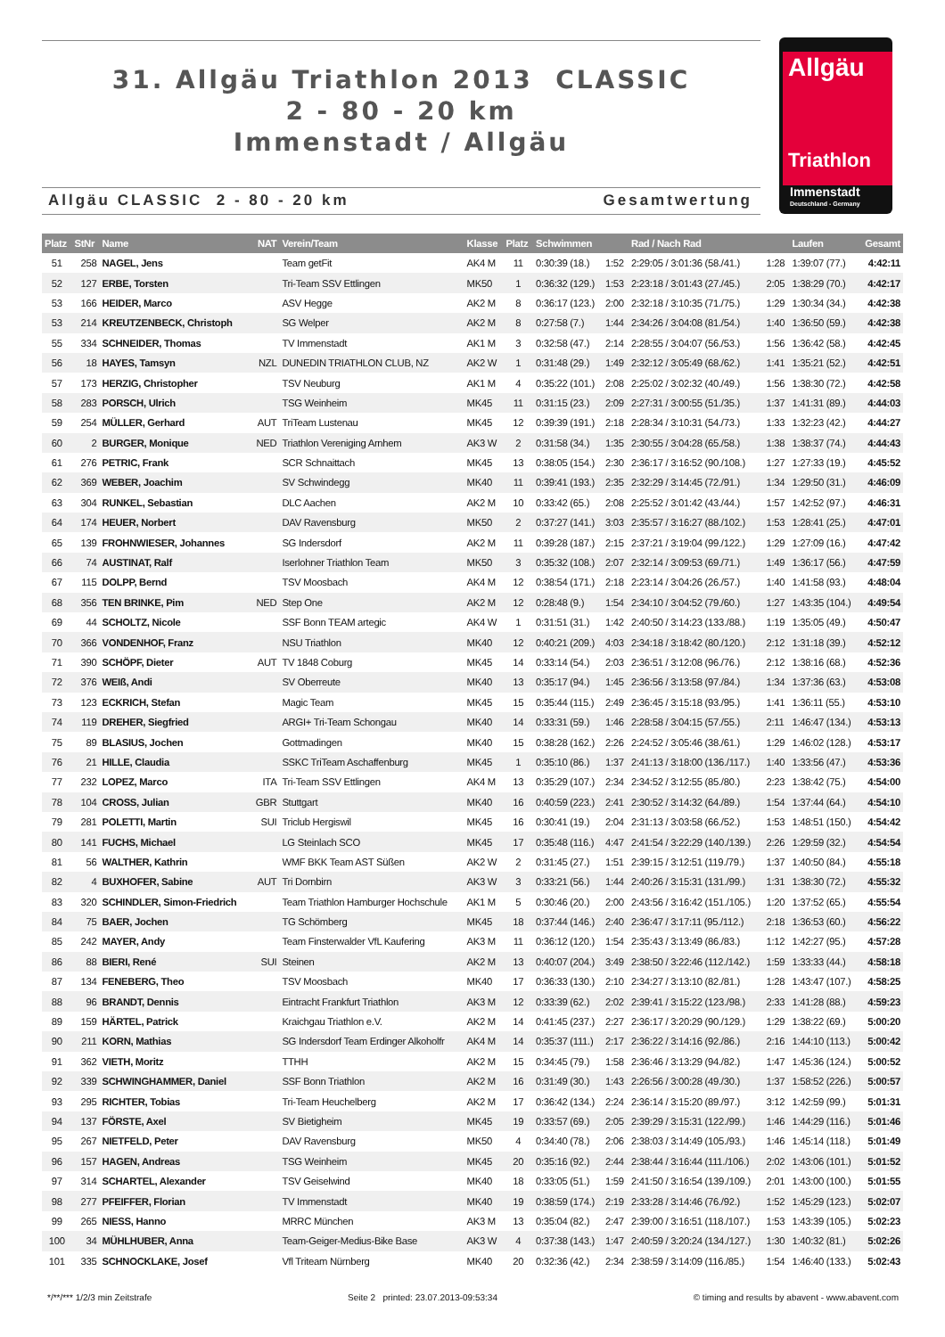31. Allgäu Triathlon 2013 CLASSIC
2 - 80 - 20 km
Immenstadt / Allgäu
Allgäu CLASSIC 2 - 80 - 20 km Gesamtwertung
Allgäu
Triathlon
Immenstadt
Deutschland - Germany
| Platz | StNr | Name | NAT | Verein/Team | Klasse | Platz | Schwimmen | | Rad / Nach Rad | | Laufen | Gesamt |
| --- | --- | --- | --- | --- | --- | --- | --- | --- | --- | --- | --- | --- |
| 51 | 258 | NAGEL, Jens | | Team getFit | AK4 M | 11 | 0:30:39 (18.) | 1:52 | 2:29:05 / 3:01:36 (58./41.) | 1:28 | 1:39:07 (77.) | 4:42:11 |
| 52 | 127 | ERBE, Torsten | | Tri-Team SSV Ettlingen | MK50 | 1 | 0:36:32 (129.) | 1:53 | 2:23:18 / 3:01:43 (27./45.) | 2:05 | 1:38:29 (70.) | 4:42:17 |
| 53 | 166 | HEIDER, Marco | | ASV Hegge | AK2 M | 8 | 0:36:17 (123.) | 2:00 | 2:32:18 / 3:10:35 (71./75.) | 1:29 | 1:30:34 (34.) | 4:42:38 |
| 53 | 214 | KREUTZENBECK, Christoph | | SG Welper | AK2 M | 8 | 0:27:58 (7.) | 1:44 | 2:34:26 / 3:04:08 (81./54.) | 1:40 | 1:36:50 (59.) | 4:42:38 |
| 55 | 334 | SCHNEIDER, Thomas | | TV Immenstadt | AK1 M | 3 | 0:32:58 (47.) | 2:14 | 2:28:55 / 3:04:07 (56./53.) | 1:56 | 1:36:42 (58.) | 4:42:45 |
| 56 | 18 | HAYES, Tamsyn | NZL | DUNEDIN TRIATHLON CLUB, NZ | AK2 W | 1 | 0:31:48 (29.) | 1:49 | 2:32:12 / 3:05:49 (68./62.) | 1:41 | 1:35:21 (52.) | 4:42:51 |
| 57 | 173 | HERZIG, Christopher | | TSV Neuburg | AK1 M | 4 | 0:35:22 (101.) | 2:08 | 2:25:02 / 3:02:32 (40./49.) | 1:56 | 1:38:30 (72.) | 4:42:58 |
| 58 | 283 | PORSCH, Ulrich | | TSG Weinheim | MK45 | 11 | 0:31:15 (23.) | 2:09 | 2:27:31 / 3:00:55 (51./35.) | 1:37 | 1:41:31 (89.) | 4:44:03 |
| 59 | 254 | MÜLLER, Gerhard | AUT | TriTeam Lustenau | MK45 | 12 | 0:39:39 (191.) | 2:18 | 2:28:34 / 3:10:31 (54./73.) | 1:33 | 1:32:23 (42.) | 4:44:27 |
| 60 | 2 | BURGER, Monique | NED | Triathlon Vereniging Arnhem | AK3 W | 2 | 0:31:58 (34.) | 1:35 | 2:30:55 / 3:04:28 (65./58.) | 1:38 | 1:38:37 (74.) | 4:44:43 |
| 61 | 276 | PETRIC, Frank | | SCR Schnaittach | MK45 | 13 | 0:38:05 (154.) | 2:30 | 2:36:17 / 3:16:52 (90./108.) | 1:27 | 1:27:33 (19.) | 4:45:52 |
| 62 | 369 | WEBER, Joachim | | SV Schwindegg | MK40 | 11 | 0:39:41 (193.) | 2:35 | 2:32:29 / 3:14:45 (72./91.) | 1:34 | 1:29:50 (31.) | 4:46:09 |
| 63 | 304 | RUNKEL, Sebastian | | DLC Aachen | AK2 M | 10 | 0:33:42 (65.) | 2:08 | 2:25:52 / 3:01:42 (43./44.) | 1:57 | 1:42:52 (97.) | 4:46:31 |
| 64 | 174 | HEUER, Norbert | | DAV Ravensburg | MK50 | 2 | 0:37:27 (141.) | 3:03 | 2:35:57 / 3:16:27 (88./102.) | 1:53 | 1:28:41 (25.) | 4:47:01 |
| 65 | 139 | FROHNWIESER, Johannes | | SG Indersdorf | AK2 M | 11 | 0:39:28 (187.) | 2:15 | 2:37:21 / 3:19:04 (99./122.) | 1:29 | 1:27:09 (16.) | 4:47:42 |
| 66 | 74 | AUSTINAT, Ralf | | Iserlohner Triathlon Team | MK50 | 3 | 0:35:32 (108.) | 2:07 | 2:32:14 / 3:09:53 (69./71.) | 1:49 | 1:36:17 (56.) | 4:47:59 |
| 67 | 115 | DOLPP, Bernd | | TSV Moosbach | AK4 M | 12 | 0:38:54 (171.) | 2:18 | 2:23:14 / 3:04:26 (26./57.) | 1:40 | 1:41:58 (93.) | 4:48:04 |
| 68 | 356 | TEN BRINKE, Pim | NED | Step One | AK2 M | 12 | 0:28:48 (9.) | 1:54 | 2:34:10 / 3:04:52 (79./60.) | 1:27 | 1:43:35 (104.) | 4:49:54 |
| 69 | 44 | SCHOLTZ, Nicole | | SSF Bonn TEAM artegic | AK4 W | 1 | 0:31:51 (31.) | 1:42 | 2:40:50 / 3:14:23 (133./88.) | 1:19 | 1:35:05 (49.) | 4:50:47 |
| 70 | 366 | VONDENHOF, Franz | | NSU Triathlon | MK40 | 12 | 0:40:21 (209.) | 4:03 | 2:34:18 / 3:18:42 (80./120.) | 2:12 | 1:31:18 (39.) | 4:52:12 |
| 71 | 390 | SCHÖPF, Dieter | AUT | TV 1848 Coburg | MK45 | 14 | 0:33:14 (54.) | 2:03 | 2:36:51 / 3:12:08 (96./76.) | 2:12 | 1:38:16 (68.) | 4:52:36 |
| 72 | 376 | WEIß, Andi | | SV Oberreute | MK40 | 13 | 0:35:17 (94.) | 1:45 | 2:36:56 / 3:13:58 (97./84.) | 1:34 | 1:37:36 (63.) | 4:53:08 |
| 73 | 123 | ECKRICH, Stefan | | Magic Team | MK45 | 15 | 0:35:44 (115.) | 2:49 | 2:36:45 / 3:15:18 (93./95.) | 1:41 | 1:36:11 (55.) | 4:53:10 |
| 74 | 119 | DREHER, Siegfried | | ARGI+ Tri-Team Schongau | MK40 | 14 | 0:33:31 (59.) | 1:46 | 2:28:58 / 3:04:15 (57./55.) | 2:11 | 1:46:47 (134.) | 4:53:13 |
| 75 | 89 | BLASIUS, Jochen | | Gottmadingen | MK40 | 15 | 0:38:28 (162.) | 2:26 | 2:24:52 / 3:05:46 (38./61.) | 1:29 | 1:46:02 (128.) | 4:53:17 |
| 76 | 21 | HILLE, Claudia | | SSKC TriTeam Aschaffenburg | MK45 | 1 | 0:35:10 (86.) | 1:37 | 2:41:13 / 3:18:00 (136./117.) | 1:40 | 1:33:56 (47.) | 4:53:36 |
| 77 | 232 | LOPEZ, Marco | ITA | Tri-Team SSV Ettlingen | AK4 M | 13 | 0:35:29 (107.) | 2:34 | 2:34:52 / 3:12:55 (85./80.) | 2:23 | 1:38:42 (75.) | 4:54:00 |
| 78 | 104 | CROSS, Julian | GBR | Stuttgart | MK40 | 16 | 0:40:59 (223.) | 2:41 | 2:30:52 / 3:14:32 (64./89.) | 1:54 | 1:37:44 (64.) | 4:54:10 |
| 79 | 281 | POLETTI, Martin | SUI | Triclub Hergiswil | MK45 | 16 | 0:30:41 (19.) | 2:04 | 2:31:13 / 3:03:58 (66./52.) | 1:53 | 1:48:51 (150.) | 4:54:42 |
| 80 | 141 | FUCHS, Michael | | LG Steinlach SCO | MK45 | 17 | 0:35:48 (116.) | 4:47 | 2:41:54 / 3:22:29 (140./139.) | 2:26 | 1:29:59 (32.) | 4:54:54 |
| 81 | 56 | WALTHER, Kathrin | | WMF BKK Team AST Süßen | AK2 W | 2 | 0:31:45 (27.) | 1:51 | 2:39:15 / 3:12:51 (119./79.) | 1:37 | 1:40:50 (84.) | 4:55:18 |
| 82 | 4 | BUXHOFER, Sabine | AUT | Tri Dornbirn | AK3 W | 3 | 0:33:21 (56.) | 1:44 | 2:40:26 / 3:15:31 (131./99.) | 1:31 | 1:38:30 (72.) | 4:55:32 |
| 83 | 320 | SCHINDLER, Simon-Friedrich | | Team Triathlon Hamburger Hochschule | AK1 M | 5 | 0:30:46 (20.) | 2:00 | 2:43:56 / 3:16:42 (151./105.) | 1:20 | 1:37:52 (65.) | 4:55:54 |
| 84 | 75 | BAER, Jochen | | TG Schömberg | MK45 | 18 | 0:37:44 (146.) | 2:40 | 2:36:47 / 3:17:11 (95./112.) | 2:18 | 1:36:53 (60.) | 4:56:22 |
| 85 | 242 | MAYER, Andy | | Team Finsterwalder VfL Kaufering | AK3 M | 11 | 0:36:12 (120.) | 1:54 | 2:35:43 / 3:13:49 (86./83.) | 1:12 | 1:42:27 (95.) | 4:57:28 |
| 86 | 88 | BIERI, René | SUI | Steinen | AK2 M | 13 | 0:40:07 (204.) | 3:49 | 2:38:50 / 3:22:46 (112./142.) | 1:59 | 1:33:33 (44.) | 4:58:18 |
| 87 | 134 | FENEBERG, Theo | | TSV Moosbach | MK40 | 17 | 0:36:33 (130.) | 2:10 | 2:34:27 / 3:13:10 (82./81.) | 1:28 | 1:43:47 (107.) | 4:58:25 |
| 88 | 96 | BRANDT, Dennis | | Eintracht Frankfurt Triathlon | AK3 M | 12 | 0:33:39 (62.) | 2:02 | 2:39:41 / 3:15:22 (123./98.) | 2:33 | 1:41:28 (88.) | 4:59:23 |
| 89 | 159 | HÄRTEL, Patrick | | Kraichgau Triathlon e.V. | AK2 M | 14 | 0:41:45 (237.) | 2:27 | 2:36:17 / 3:20:29 (90./129.) | 1:29 | 1:38:22 (69.) | 5:00:20 |
| 90 | 211 | KORN, Mathias | | SG Indersdorf Team Erdinger Alkoholfr | AK4 M | 14 | 0:35:37 (111.) | 2:17 | 2:36:22 / 3:14:16 (92./86.) | 2:16 | 1:44:10 (113.) | 5:00:42 |
| 91 | 362 | VIETH, Moritz | | TTHH | AK2 M | 15 | 0:34:45 (79.) | 1:58 | 2:36:46 / 3:13:29 (94./82.) | 1:47 | 1:45:36 (124.) | 5:00:52 |
| 92 | 339 | SCHWINGHAMMER, Daniel | | SSF Bonn Triathlon | AK2 M | 16 | 0:31:49 (30.) | 1:43 | 2:26:56 / 3:00:28 (49./30.) | 1:37 | 1:58:52 (226.) | 5:00:57 |
| 93 | 295 | RICHTER, Tobias | | Tri-Team Heuchelberg | AK2 M | 17 | 0:36:42 (134.) | 2:24 | 2:36:14 / 3:15:20 (89./97.) | 3:12 | 1:42:59 (99.) | 5:01:31 |
| 94 | 137 | FÖRSTE, Axel | | SV Bietigheim | MK45 | 19 | 0:33:57 (69.) | 2:05 | 2:39:29 / 3:15:31 (122./99.) | 1:46 | 1:44:29 (116.) | 5:01:46 |
| 95 | 267 | NIETFELD, Peter | | DAV Ravensburg | MK50 | 4 | 0:34:40 (78.) | 2:06 | 2:38:03 / 3:14:49 (105./93.) | 1:46 | 1:45:14 (118.) | 5:01:49 |
| 96 | 157 | HAGEN, Andreas | | TSG Weinheim | MK45 | 20 | 0:35:16 (92.) | 2:44 | 2:38:44 / 3:16:44 (111./106.) | 2:02 | 1:43:06 (101.) | 5:01:52 |
| 97 | 314 | SCHARTEL, Alexander | | TSV Geiselwind | MK40 | 18 | 0:33:05 (51.) | 1:59 | 2:41:50 / 3:16:54 (139./109.) | 2:01 | 1:43:00 (100.) | 5:01:55 |
| 98 | 277 | PFEIFFER, Florian | | TV Immenstadt | MK40 | 19 | 0:38:59 (174.) | 2:19 | 2:33:28 / 3:14:46 (76./92.) | 1:52 | 1:45:29 (123.) | 5:02:07 |
| 99 | 265 | NIESS, Hanno | | MRRC München | AK3 M | 13 | 0:35:04 (82.) | 2:47 | 2:39:00 / 3:16:51 (118./107.) | 1:53 | 1:43:39 (105.) | 5:02:23 |
| 100 | 34 | MÜHLHUBER, Anna | | Team-Geiger-Medius-Bike Base | AK3 W | 4 | 0:37:38 (143.) | 1:47 | 2:40:59 / 3:20:24 (134./127.) | 1:30 | 1:40:32 (81.) | 5:02:26 |
| 101 | 335 | SCHNOCKLAKE, Josef | | Vfl Triteam Nürnberg | MK40 | 20 | 0:32:36 (42.) | 2:34 | 2:38:59 / 3:14:09 (116./85.) | 1:54 | 1:46:40 (133.) | 5:02:43 |
*/**/*** 1/2/3 min Zeitstrafe Seite 2 printed: 23.07.2013-09:53:34 © timing and results by abavent - www.abavent.com